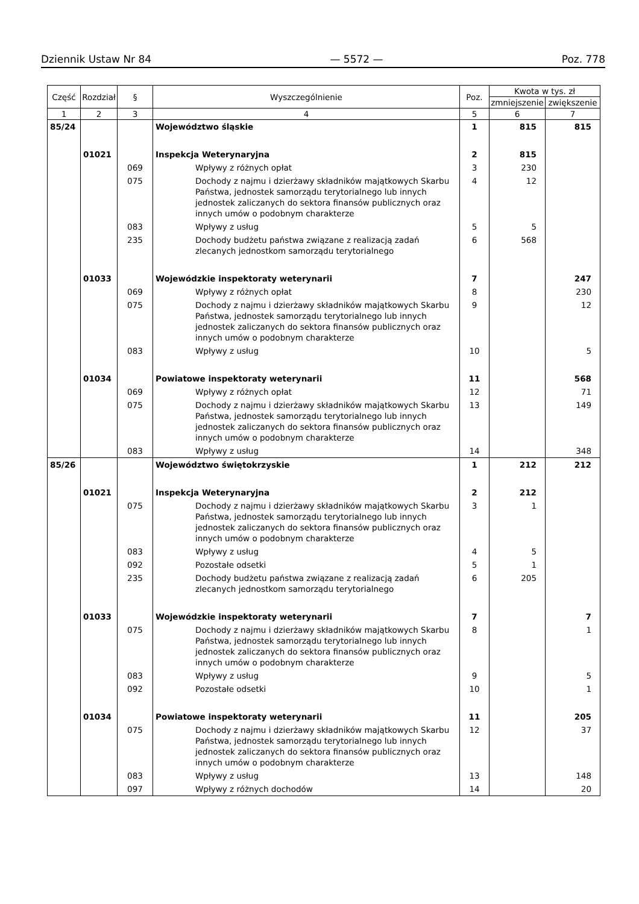Dziennik Ustaw Nr 84 — 5572 — Poz. 778
| Część | Rozdział | § | Wyszczególnienie | Poz. | Kwota w tys. zł | |
| --- | --- | --- | --- | --- | --- | --- |
| | | | | | zmniejszenie | zwiększenie |
| 1 | 2 | 3 | 4 | 5 | 6 | 7 |
| 85/24 | | | Województwo śląskie | 1 | 815 | 815 |
| | 01021 | | Inspekcja Weterynaryjna | 2 | 815 | |
| | | 069 | Wpływy z różnych opłat | 3 | 230 | |
| | | 075 | Dochody z najmu i dzierżawy składników majątkowych Skarbu Państwa, jednostek samorządu terytorialnego lub innych jednostek zaliczanych do sektora finansów publicznych oraz innych umów o podobnym charakterze | 4 | 12 | |
| | | 083 | Wpływy z usług | 5 | 5 | |
| | | 235 | Dochody budżetu państwa związane z realizacją zadań zlecanych jednostkom samorządu terytorialnego | 6 | 568 | |
| | 01033 | | Wojewódzkie inspektoraty weterynarii | 7 | | 247 |
| | | 069 | Wpływy z różnych opłat | 8 | | 230 |
| | | 075 | Dochody z najmu i dzierżawy składników majątkowych Skarbu Państwa, jednostek samorządu terytorialnego lub innych jednostek zaliczanych do sektora finansów publicznych oraz innych umów o podobnym charakterze | 9 | | 12 |
| | | 083 | Wpływy z usług | 10 | | 5 |
| | 01034 | | Powiatowe inspektoraty weterynarii | 11 | | 568 |
| | | 069 | Wpływy z różnych opłat | 12 | | 71 |
| | | 075 | Dochody z najmu i dzierżawy składników majątkowych Skarbu Państwa, jednostek samorządu terytorialnego lub innych jednostek zaliczanych do sektora finansów publicznych oraz innych umów o podobnym charakterze | 13 | | 149 |
| | | 083 | Wpływy z usług | 14 | | 348 |
| 85/26 | | | Województwo świętokrzyskie | 1 | 212 | 212 |
| | 01021 | | Inspekcja Weterynaryjna | 2 | 212 | |
| | | 075 | Dochody z najmu i dzierżawy składników majątkowych Skarbu Państwa, jednostek samorządu terytorialnego lub innych jednostek zaliczanych do sektora finansów publicznych oraz innych umów o podobnym charakterze | 3 | 1 | |
| | | 083 | Wpływy z usług | 4 | 5 | |
| | | 092 | Pozostałe odsetki | 5 | 1 | |
| | | 235 | Dochody budżetu państwa związane z realizacją zadań zlecanych jednostkom samorządu terytorialnego | 6 | 205 | |
| | 01033 | | Wojewódzkie inspektoraty weterynarii | 7 | | 7 |
| | | 075 | Dochody z najmu i dzierżawy składników majątkowych Skarbu Państwa, jednostek samorządu terytorialnego lub innych jednostek zaliczanych do sektora finansów publicznych oraz innych umów o podobnym charakterze | 8 | | 1 |
| | | 083 | Wpływy z usług | 9 | | 5 |
| | | 092 | Pozostałe odsetki | 10 | | 1 |
| | 01034 | | Powiatowe inspektoraty weterynarii | 11 | | 205 |
| | | 075 | Dochody z najmu i dzierżawy składników majątkowych Skarbu Państwa, jednostek samorządu terytorialnego lub innych jednostek zaliczanych do sektora finansów publicznych oraz innych umów o podobnym charakterze | 12 | | 37 |
| | | 083 | Wpływy z usług | 13 | | 148 |
| | | 097 | Wpływy z różnych dochodów | 14 | | 20 |